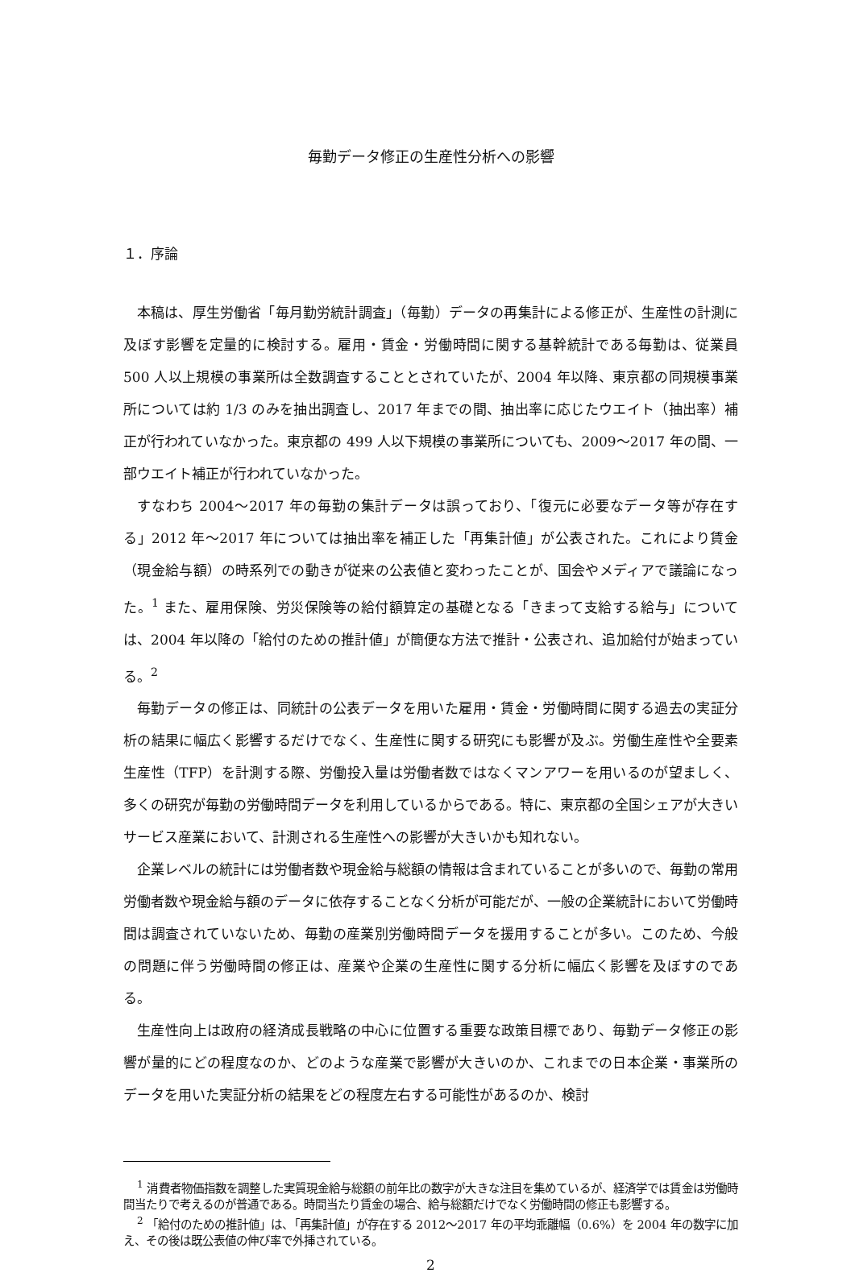毎勤データ修正の生産性分析への影響
１．序論
本稿は、厚生労働省「毎月勤労統計調査」（毎勤）データの再集計による修正が、生産性の計測に及ぼす影響を定量的に検討する。雇用・賃金・労働時間に関する基幹統計である毎勤は、従業員 500 人以上規模の事業所は全数調査することとされていたが、2004 年以降、東京都の同規模事業所については約 1/3 のみを抽出調査し、2017 年までの間、抽出率に応じたウエイト（抽出率）補正が行われていなかった。東京都の 499 人以下規模の事業所についても、2009～2017 年の間、一部ウエイト補正が行われていなかった。
すなわち 2004～2017 年の毎勤の集計データは誤っており、「復元に必要なデータ等が存在する」2012 年～2017 年については抽出率を補正した「再集計値」が公表された。これにより賃金（現金給与額）の時系列での動きが従来の公表値と変わったことが、国会やメディアで議論になった。<sup>1</sup> また、雇用保険、労災保険等の給付額算定の基礎となる「きまって支給する給与」については、2004 年以降の「給付のための推計値」が簡便な方法で推計・公表され、追加給付が始まっている。<sup>2</sup>
毎勤データの修正は、同統計の公表データを用いた雇用・賃金・労働時間に関する過去の実証分析の結果に幅広く影響するだけでなく、生産性に関する研究にも影響が及ぶ。労働生産性や全要素生産性（TFP）を計測する際、労働投入量は労働者数ではなくマンアワーを用いるのが望ましく、多くの研究が毎勤の労働時間データを利用しているからである。特に、東京都の全国シェアが大きいサービス産業において、計測される生産性への影響が大きいかも知れない。
企業レベルの統計には労働者数や現金給与総額の情報は含まれていることが多いので、毎勤の常用労働者数や現金給与額のデータに依存することなく分析が可能だが、一般の企業統計において労働時間は調査されていないため、毎勤の産業別労働時間データを援用することが多い。このため、今般の問題に伴う労働時間の修正は、産業や企業の生産性に関する分析に幅広く影響を及ぼすのである。
生産性向上は政府の経済成長戦略の中心に位置する重要な政策目標であり、毎勤データ修正の影響が量的にどの程度なのか、どのような産業で影響が大きいのか、これまでの日本企業・事業所のデータを用いた実証分析の結果をどの程度左右する可能性があるのか、検討
<sup>1</sup> 消費者物価指数を調整した実質現金給与総額の前年比の数字が大きな注目を集めているが、経済学では賃金は労働時間当たりで考えるのが普通である。時間当たり賃金の場合、給与総額だけでなく労働時間の修正も影響する。
<sup>2</sup> 「給付のための推計値」は、「再集計値」が存在する 2012～2017 年の平均乖離幅（0.6%）を 2004 年の数字に加え、その後は既公表値の伸び率で外挿されている。
2